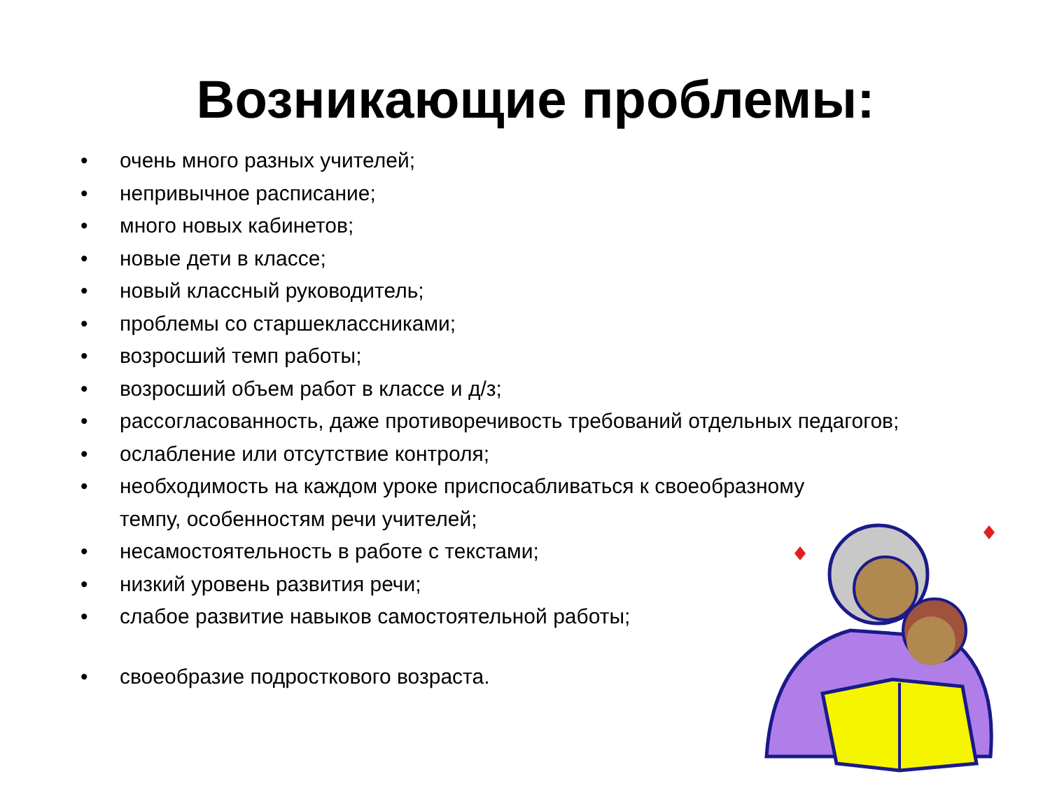Возникающие проблемы:
• очень много разных учителей;
• непривычное расписание;
• много новых кабинетов;
• новые дети в классе;
• новый классный руководитель;
• проблемы со старшеклассниками;
• возросший темп работы;
• возросший объем работ в классе и д/з;
• рассогласованность, даже противоречивость требований отдельных педагогов;
• ослабление или отсутствие контроля;
• необходимость на каждом уроке приспосабливаться к своеобразному
темпу, особенностям речи учителей;
• несамостоятельность в работе с текстами;
• низкий уровень развития речи;
• слабое развитие навыков самостоятельной работы;
• своеобразие подросткового возраста.